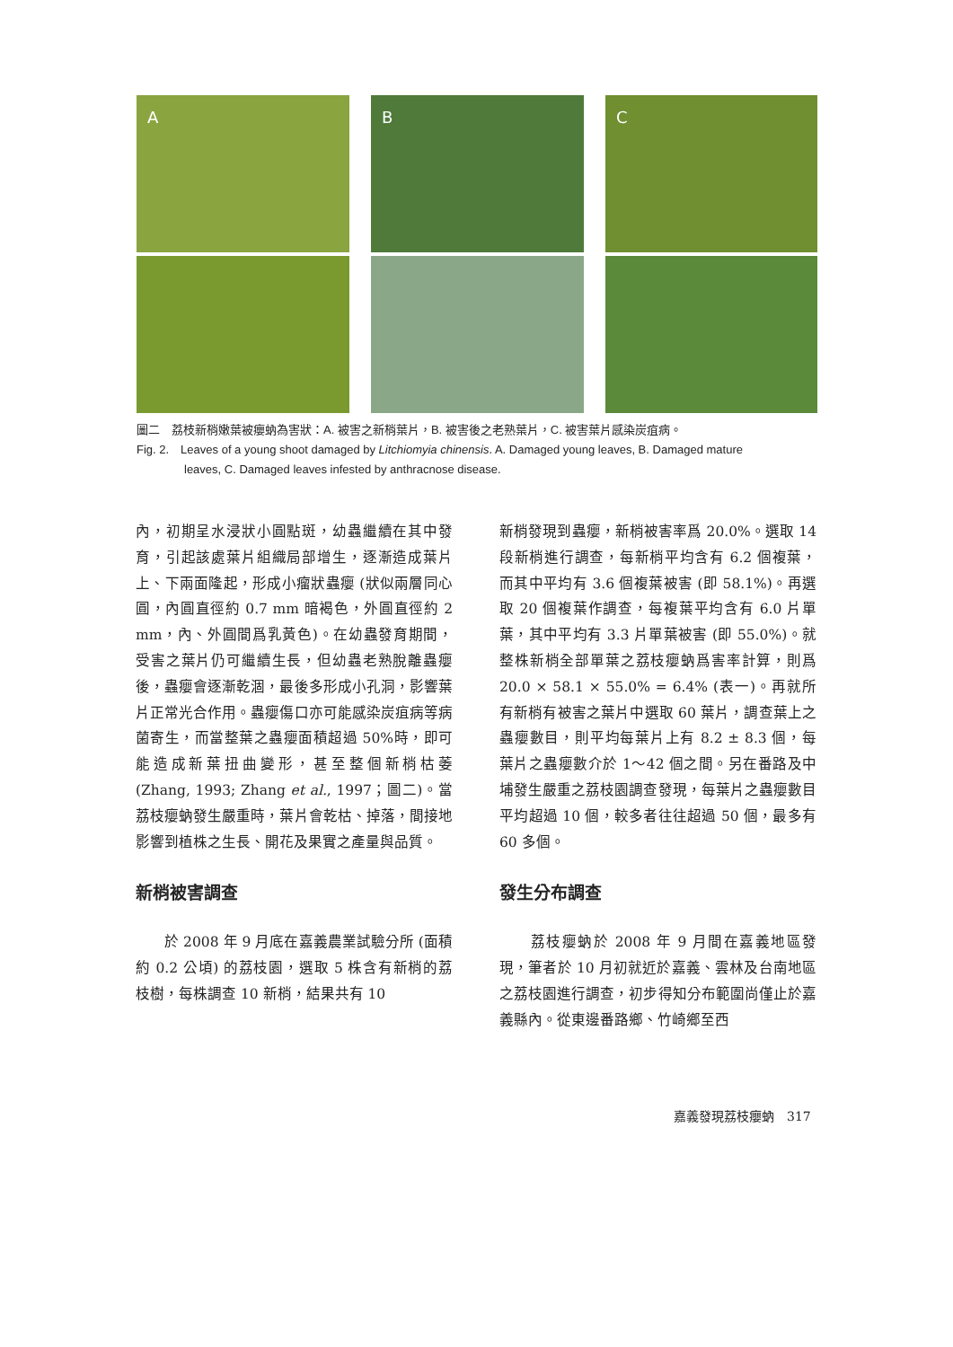A
B
C
圖二　荔枝新梢嫩葉被癭蚋為害狀：A. 被害之新梢葉片，B. 被害後之老熟葉片，C. 被害葉片感染炭疽病。
Fig. 2.　Leaves of a young shoot damaged by Litchiomyia chinensis. A. Damaged young leaves, B. Damaged mature
leaves, C. Damaged leaves infested by anthracnose disease.
內，初期呈水浸狀小圓點斑，幼蟲繼續在其中發育，引起該處葉片組織局部增生，逐漸造成葉片上、下兩面隆起，形成小瘤狀蟲癭 (狀似兩層同心圓，內圓直徑約 0.7 mm 暗褐色，外圓直徑約 2 mm，內、外圓間爲乳黃色)。在幼蟲發育期間，受害之葉片仍可繼續生長，但幼蟲老熟脫離蟲癭後，蟲癭會逐漸乾涸，最後多形成小孔洞，影響葉片正常光合作用。蟲癭傷口亦可能感染炭疽病等病菌寄生，而當整葉之蟲癭面積超過 50%時，即可能造成新葉扭曲變形，甚至整個新梢枯萎 (Zhang, 1993; Zhang et al., 1997；圖二)。當荔枝癭蚋發生嚴重時，葉片會乾枯、掉落，間接地影響到植株之生長、開花及果實之產量與品質。
新梢被害調查
　　於 2008 年 9 月底在嘉義農業試驗分所 (面積約 0.2 公頃) 的荔枝園，選取 5 株含有新梢的荔枝樹，每株調查 10 新梢，結果共有 10
新梢發現到蟲癭，新梢被害率爲 20.0%。選取 14 段新梢進行調查，每新梢平均含有 6.2 個複葉，而其中平均有 3.6 個複葉被害 (即 58.1%)。再選取 20 個複葉作調查，每複葉平均含有 6.0 片單葉，其中平均有 3.3 片單葉被害 (即 55.0%)。就整株新梢全部單葉之荔枝癭蚋爲害率計算，則爲 20.0 × 58.1 × 55.0% = 6.4% (表一)。再就所有新梢有被害之葉片中選取 60 葉片，調查葉上之蟲癭數目，則平均每葉片上有 8.2 ± 8.3 個，每葉片之蟲癭數介於 1～42 個之間。另在番路及中埔發生嚴重之荔枝園調查發現，每葉片之蟲癭數目平均超過 10 個，較多者往往超過 50 個，最多有 60 多個。
發生分布調查
　　荔枝癭蚋於 2008 年 9 月間在嘉義地區發現，筆者於 10 月初就近於嘉義、雲林及台南地區之荔枝園進行調查，初步得知分布範圍尚僅止於嘉義縣內。從東邊番路鄉、竹崎鄉至西
嘉義發現荔枝癭蚋　317